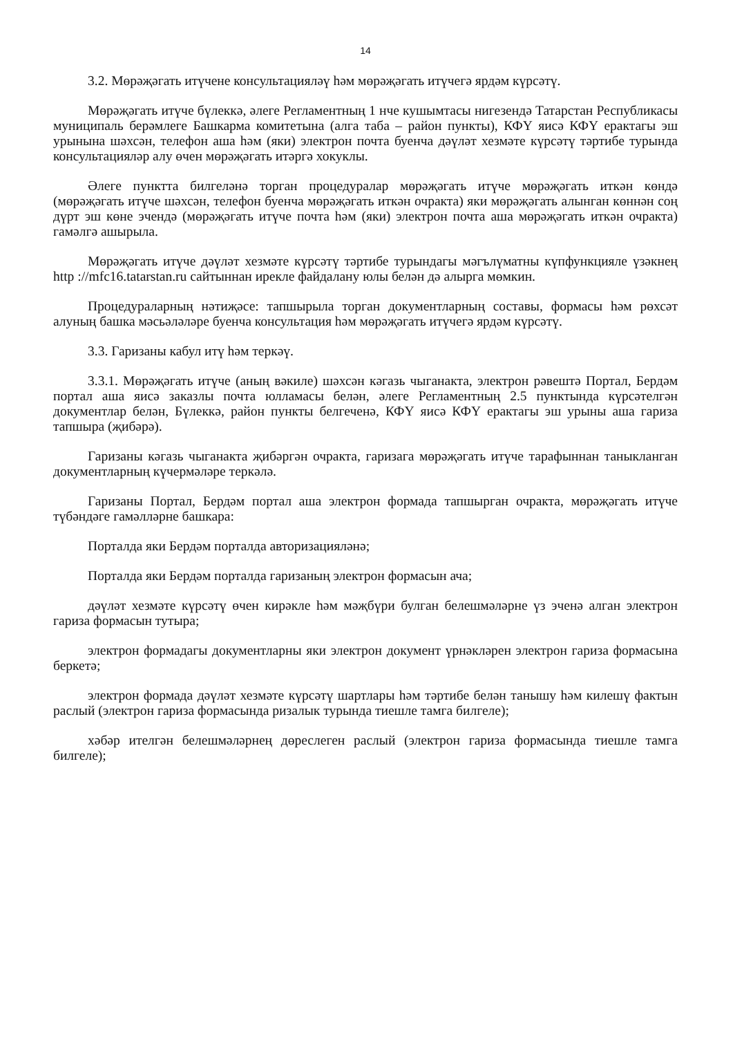14
3.2. Мөрәҗәгать итүчене консультацияләү һәм мөрәҗәгать итүчегә ярдәм күрсәтү.
Мөрәҗәгать итүче бүлеккә, әлеге Регламентның 1 нче кушымтасы нигезендә Татарстан Республикасы муниципаль берәмлеге Башкарма комитетына (алга таба – район пункты), КФҮ яисә КФҮ ерактагы эш урынына шәхсән, телефон аша һәм (яки) электрон почта буенча дәүләт хезмәте күрсәтү тәртибе турында консультацияләр алу өчен мөрәҗәгать итәргә хокуклы.
Әлеге пунктта билгеләнә торган процедуралар мөрәҗәгать итүче мөрәҗәгать иткән көндә (мөрәҗәгать итүче шәхсән, телефон буенча мөрәҗәгать иткән очракта) яки мөрәҗәгать алынган көннән соң дүрт эш көне эчендә (мөрәҗәгать итүче почта һәм (яки) электрон почта аша мөрәҗәгать иткән очракта) гамәлгә ашырыла.
Мөрәҗәгать итүче дәүләт хезмәте күрсәтү тәртибе турындагы мәгълүматны күпфункцияле үзәкнең http ://mfc16.tatarstan.ru сайтыннан ирекле файдалану юлы белән дә алырга мөмкин.
Процедураларның нәтиҗәсе: тапшырыла торган документларның составы, формасы һәм рөхсәт алуның башка мәсьәләләре буенча консультация һәм мөрәҗәгать итүчегә ярдәм күрсәтү.
3.3. Гаризаны кабул итү һәм теркәү.
3.3.1. Мөрәҗәгать итүче (аның вәкиле) шәхсән кәгазь чыганакта, электрон рәвештә Портал, Бердәм портал аша яисә заказлы почта юлламасы белән, әлеге Регламентның 2.5 пунктында күрсәтелгән документлар белән, Бүлеккә, район пункты белгеченә, КФҮ яисә КФҮ ерактагы эш урыны аша гариза тапшыра (җибәрә).
Гаризаны кәгазь чыганакта җибәргән очракта, гаризага мөрәҗәгать итүче тарафыннан таныкланган документларның күчермәләре теркәлә.
Гаризаны Портал, Бердәм портал аша электрон формада тапшырган очракта, мөрәҗәгать итүче түбәндәге гамәлләрне башкара:
Порталда яки Бердәм порталда авторизацияләнә;
Порталда яки Бердәм порталда гаризаның электрон формасын ача;
дәүләт хезмәте күрсәтү өчен кирәкле һәм мәҗбүри булган белешмәләрне үз эченә алган электрон гариза формасын тутыра;
электрон формадагы документларны яки электрон документ үрнәкләрен электрон гариза формасына беркетә;
электрон формада дәүләт хезмәте күрсәтү шартлары һәм тәртибе белән танышу һәм килешү фактын раслый (электрон гариза формасында ризалык турында тиешле тамга билгеле);
хәбәр ителгән белешмәләрнең дөреслеген раслый (электрон гариза формасында тиешле тамга билгеле);